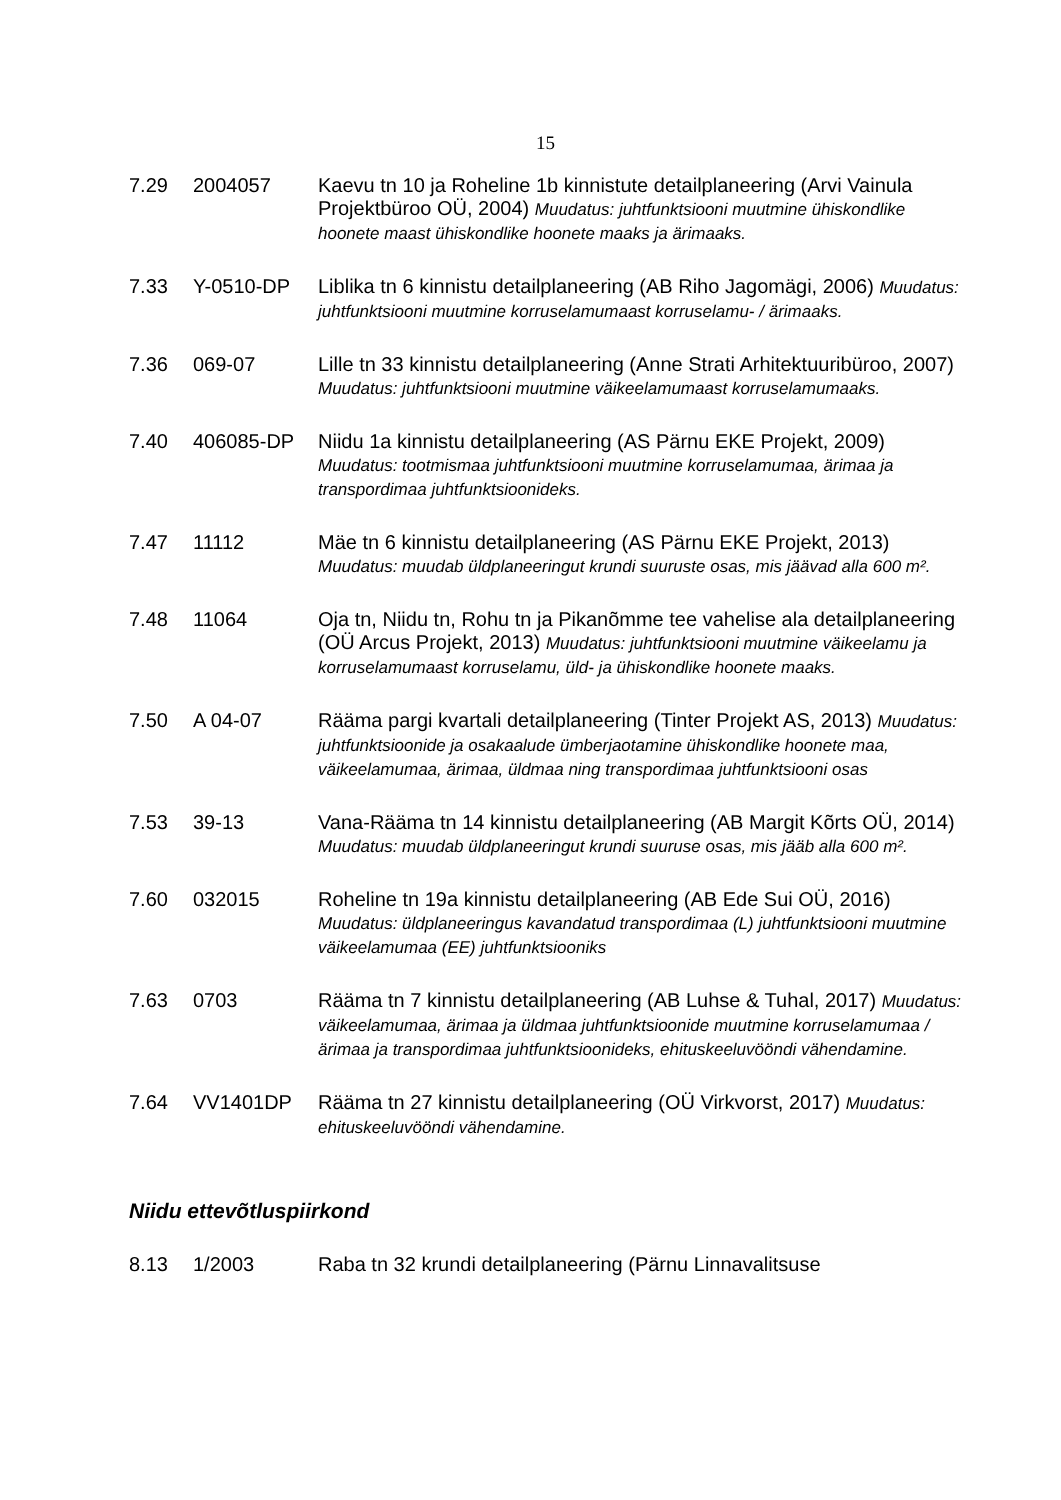15
7.29 2004057 Kaevu tn 10 ja Roheline 1b kinnistute detailplaneering (Arvi Vainula Projektbüroo OÜ, 2004) Muudatus: juhtfunktsiooni muutmine ühiskondlike hoonete maast ühiskondlike hoonete maaks ja ärimaaks.
7.33 Y-0510-DP Liblika tn 6 kinnistu detailplaneering (AB Riho Jagomägi, 2006) Muudatus: juhtfunktsiooni muutmine korruselamumaast korruselamu- / ärimaaks.
7.36 069-07 Lille tn 33 kinnistu detailplaneering (Anne Strati Arhitektuuribüroo, 2007) Muudatus: juhtfunktsiooni muutmine väikeelamumaast korruselamumaaks.
7.40 406085-DP Niidu 1a kinnistu detailplaneering (AS Pärnu EKE Projekt, 2009) Muudatus: tootmismaa juhtfunktsiooni muutmine korruselamumaa, ärimaa ja transpordimaa juhtfunktsioonideks.
7.47 11112 Mäe tn 6 kinnistu detailplaneering (AS Pärnu EKE Projekt, 2013) Muudatus: muudab üldplaneeringut krundi suuruste osas, mis jäävad alla 600 m².
7.48 11064 Oja tn, Niidu tn, Rohu tn ja Pikanõmme tee vahelise ala detailplaneering (OÜ Arcus Projekt, 2013) Muudatus: juhtfunktsiooni muutmine väikeelamu ja korruselamumaast korruselamu, üld- ja ühiskondlike hoonete maaks.
7.50 A 04-07 Rääma pargi kvartali detailplaneering (Tinter Projekt AS, 2013) Muudatus: juhtfunktsioonide ja osakaalude ümberjaotamine ühiskondlike hoonete maa, väikeelamumaa, ärimaa, üldmaa ning transpordimaa juhtfunktsiooni osas
7.53 39-13 Vana-Rääma tn 14 kinnistu detailplaneering (AB Margit Kõrts OÜ, 2014) Muudatus: muudab üldplaneeringut krundi suuruse osas, mis jääb alla 600 m².
7.60 032015 Roheline tn 19a kinnistu detailplaneering (AB Ede Sui OÜ, 2016) Muudatus: üldplaneeringus kavandatud transpordimaa (L) juhtfunktsiooni muutmine väikeelamumaa (EE) juhtfunktsiooniks
7.63 0703 Rääma tn 7 kinnistu detailplaneering (AB Luhse & Tuhal, 2017) Muudatus: väikeelamumaa, ärimaa ja üldmaa juhtfunktsioonide muutmine korruselamumaa / ärimaa ja transpordimaa juhtfunktsioonideks, ehituskeeluvööndi vähendamine.
7.64 VV1401DP Rääma tn 27 kinnistu detailplaneering (OÜ Virkvorst, 2017) Muudatus: ehituskeeluvööndi vähendamine.
Niidu ettevõtluspiirkond
8.13 1/2003 Raba tn 32 krundi detailplaneering (Pärnu Linnavalitsuse